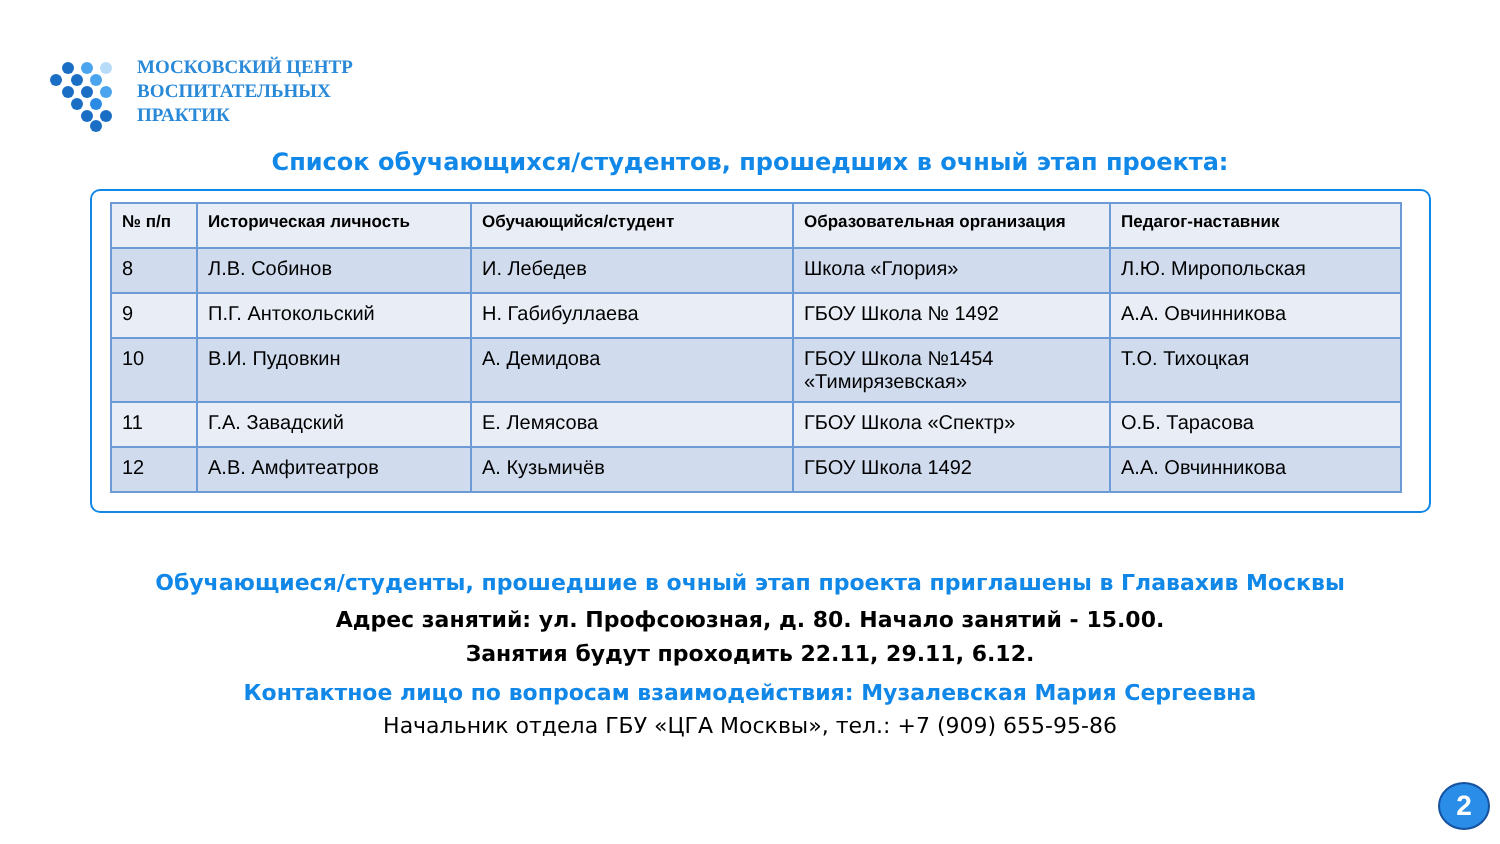МОСКОВСКИЙ ЦЕНТР
ВОСПИТАТЕЛЬНЫХ
ПРАКТИК
Список обучающихся/студентов, прошедших в очный этап проекта:
| № п/п | Историческая личность | Обучающийся/студент | Образовательная организация | Педагог-наставник |
| --- | --- | --- | --- | --- |
| 8 | Л.В. Собинов | И. Лебедев | Школа «Глория» | Л.Ю. Миропольская |
| 9 | П.Г. Антокольский | Н. Габибуллаева | ГБОУ Школа № 1492 | А.А. Овчинникова |
| 10 | В.И. Пудовкин | А. Демидова | ГБОУ Школа №1454 «Тимирязевская» | Т.О. Тихоцкая |
| 11 | Г.А. Завадский | Е. Лемясова | ГБОУ Школа «Спектр» | О.Б. Тарасова |
| 12 | А.В. Амфитеатров | А. Кузьмичёв | ГБОУ Школа 1492 | А.А. Овчинникова |
Обучающиеся/студенты, прошедшие в очный этап проекта приглашены в Главахив Москвы
Адрес занятий: ул. Профсоюзная, д. 80. Начало занятий - 15.00.
Занятия будут проходить 22.11, 29.11, 6.12.
Контактное лицо по вопросам взаимодействия: Музалевская Мария Сергеевна
Начальник отдела ГБУ «ЦГА Москвы», тел.: +7 (909) 655-95-86
2